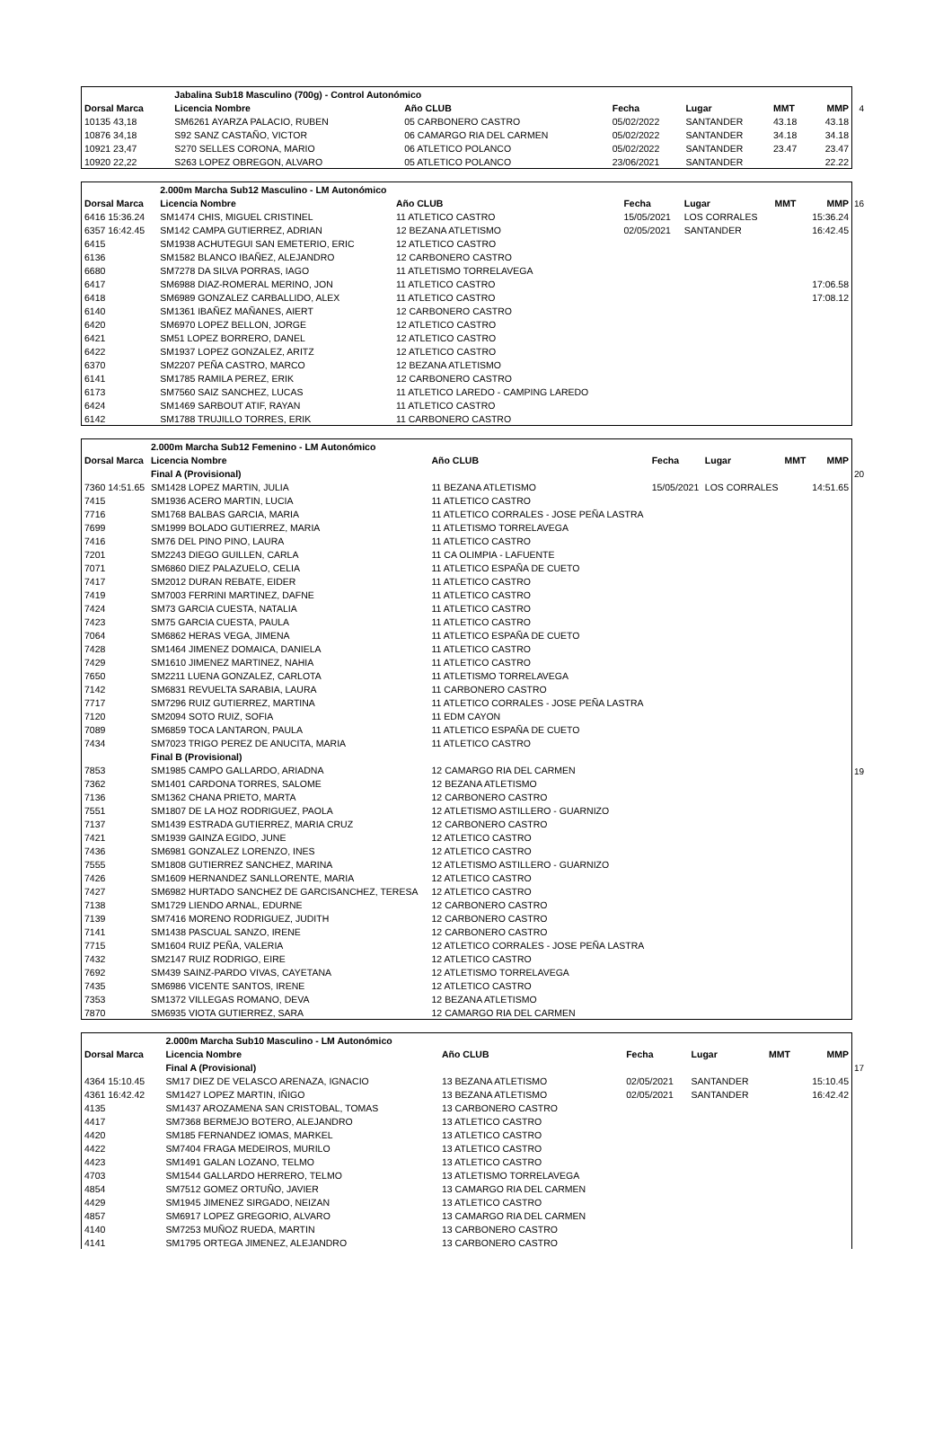4
| | Jabalina Sub18 Masculino (700g) - Control Autonómico | | | | | | |
| Dorsal Marca | Licencia Nombre | | Año CLUB | Fecha | Lugar | MMT | MMP |
| 10135 43,18 | SM6261 AYARZA PALACIO, RUBEN | | 05 CARBONERO CASTRO | 05/02/2022 | SANTANDER | 43.18 | 43.18 |
| 10876 34,18 | S92 SANZ CASTAÑO, VICTOR | | 06 CAMARGO RIA DEL CARMEN | 05/02/2022 | SANTANDER | 34.18 | 34.18 |
| 10921 23,47 | S270 SELLES CORONA, MARIO | | 06 ATLETICO POLANCO | 05/02/2022 | SANTANDER | 23.47 | 23.47 |
| 10920 22,22 | S263 LOPEZ OBREGON, ALVARO | | 05 ATLETICO POLANCO | 23/06/2021 | SANTANDER | | 22.22 |
16
| | 2.000m Marcha Sub12 Masculino - LM Autonómico | | | | | | |
| Dorsal Marca | Licencia Nombre | | Año CLUB | Fecha | Lugar | MMT | MMP |
| 6416 15:36.24 | SM1474 CHIS, MIGUEL CRISTINEL | | 11 ATLETICO CASTRO | 15/05/2021 | LOS CORRALES | | 15:36.24 |
| 6357 16:42.45 | SM142 CAMPA GUTIERREZ, ADRIAN | | 12 BEZANA ATLETISMO | 02/05/2021 | SANTANDER | | 16:42.45 |
| 6415 | SM1938 ACHUTEGUI SAN EMETERIO, ERIC | | 12 ATLETICO CASTRO | | | | |
| 6136 | SM1582 BLANCO IBAÑEZ, ALEJANDRO | | 12 CARBONERO CASTRO | | | | |
| 6680 | SM7278 DA SILVA PORRAS, IAGO | | 11 ATLETISMO TORRELAVEGA | | | | |
| 6417 | SM6988 DIAZ-ROMERAL MERINO, JON | | 11 ATLETICO CASTRO | | | | 17:06.58 |
| 6418 | SM6989 GONZALEZ CARBALLIDO, ALEX | | 11 ATLETICO CASTRO | | | | 17:08.12 |
| 6140 | SM1361 IBAÑEZ MAÑANES, AIERT | | 12 CARBONERO CASTRO | | | | |
| 6420 | SM6970 LOPEZ BELLON, JORGE | | 12 ATLETICO CASTRO | | | | |
| 6421 | SM51 LOPEZ BORRERO, DANEL | | 12 ATLETICO CASTRO | | | | |
| 6422 | SM1937 LOPEZ GONZALEZ, ARITZ | | 12 ATLETICO CASTRO | | | | |
| 6370 | SM2207 PEÑA CASTRO, MARCO | | 12 BEZANA ATLETISMO | | | | |
| 6141 | SM1785 RAMILA PEREZ, ERIK | | 12 CARBONERO CASTRO | | | | |
| 6173 | SM7560 SAIZ SANCHEZ, LUCAS | | 11 ATLETICO LAREDO - CAMPING LAREDO | | | | |
| 6424 | SM1469 SARBOUT ATIF, RAYAN | | 11 ATLETICO CASTRO | | | | |
| 6142 | SM1788 TRUJILLO TORRES, ERIK | | 11 CARBONERO CASTRO | | | | |
20
19
| | 2.000m Marcha Sub12 Femenino - LM Autonómico | | | | | | |
| Dorsal Marca | Licencia Nombre | | Año CLUB | Fecha | Lugar | MMT | MMP |
| | Final A (Provisional) | | | | | | |
| 7360 14:51.65 | SM1428 LOPEZ MARTIN, JULIA | | 11 BEZANA ATLETISMO | 15/05/2021 | LOS CORRALES | | 14:51.65 |
| 7415 | SM1936 ACERO MARTIN, LUCIA | | 11 ATLETICO CASTRO | | | | |
| 7716 | SM1768 BALBAS GARCIA, MARIA | | 11 ATLETICO CORRALES - JOSE PEÑA LASTRA | | | | |
| 7699 | SM1999 BOLADO GUTIERREZ, MARIA | | 11 ATLETISMO TORRELAVEGA | | | | |
| 7416 | SM76 DEL PINO PINO, LAURA | | 11 ATLETICO CASTRO | | | | |
| 7201 | SM2243 DIEGO GUILLEN, CARLA | | 11 CA OLIMPIA - LAFUENTE | | | | |
| 7071 | SM6860 DIEZ PALAZUELO, CELIA | | 11 ATLETICO ESPAÑA DE CUETO | | | | |
| 7417 | SM2012 DURAN REBATE, EIDER | | 11 ATLETICO CASTRO | | | | |
| 7419 | SM7003 FERRINI MARTINEZ, DAFNE | | 11 ATLETICO CASTRO | | | | |
| 7424 | SM73 GARCIA CUESTA, NATALIA | | 11 ATLETICO CASTRO | | | | |
| 7423 | SM75 GARCIA CUESTA, PAULA | | 11 ATLETICO CASTRO | | | | |
| 7064 | SM6862 HERAS VEGA, JIMENA | | 11 ATLETICO ESPAÑA DE CUETO | | | | |
| 7428 | SM1464 JIMENEZ DOMAICA, DANIELA | | 11 ATLETICO CASTRO | | | | |
| 7429 | SM1610 JIMENEZ MARTINEZ, NAHIA | | 11 ATLETICO CASTRO | | | | |
| 7650 | SM2211 LUENA GONZALEZ, CARLOTA | | 11 ATLETISMO TORRELAVEGA | | | | |
| 7142 | SM6831 REVUELTA SARABIA, LAURA | | 11 CARBONERO CASTRO | | | | |
| 7717 | SM7296 RUIZ GUTIERREZ, MARTINA | | 11 ATLETICO CORRALES - JOSE PEÑA LASTRA | | | | |
| 7120 | SM2094 SOTO RUIZ, SOFIA | | 11 EDM CAYON | | | | |
| 7089 | SM6859 TOCA LANTARON, PAULA | | 11 ATLETICO ESPAÑA DE CUETO | | | | |
| 7434 | SM7023 TRIGO PEREZ DE ANUCITA, MARIA | | 11 ATLETICO CASTRO | | | | |
| | Final B (Provisional) | | | | | | |
| 7853 | SM1985 CAMPO GALLARDO, ARIADNA | | 12 CAMARGO RIA DEL CARMEN | | | | |
| 7362 | SM1401 CARDONA TORRES, SALOME | | 12 BEZANA ATLETISMO | | | | |
| 7136 | SM1362 CHANA PRIETO, MARTA | | 12 CARBONERO CASTRO | | | | |
| 7551 | SM1807 DE LA HOZ RODRIGUEZ, PAOLA | | 12 ATLETISMO ASTILLERO - GUARNIZO | | | | |
| 7137 | SM1439 ESTRADA GUTIERREZ, MARIA CRUZ | | 12 CARBONERO CASTRO | | | | |
| 7421 | SM1939 GAINZA EGIDO, JUNE | | 12 ATLETICO CASTRO | | | | |
| 7436 | SM6981 GONZALEZ LORENZO, INES | | 12 ATLETICO CASTRO | | | | |
| 7555 | SM1808 GUTIERREZ SANCHEZ, MARINA | | 12 ATLETISMO ASTILLERO - GUARNIZO | | | | |
| 7426 | SM1609 HERNANDEZ SANLLORENTE, MARIA | | 12 ATLETICO CASTRO | | | | |
| 7427 | SM6982 HURTADO SANCHEZ DE GARCISANCHEZ, TERESA | | 12 ATLETICO CASTRO | | | | |
| 7138 | SM1729 LIENDO ARNAL, EDURNE | | 12 CARBONERO CASTRO | | | | |
| 7139 | SM7416 MORENO RODRIGUEZ, JUDITH | | 12 CARBONERO CASTRO | | | | |
| 7141 | SM1438 PASCUAL SANZO, IRENE | | 12 CARBONERO CASTRO | | | | |
| 7715 | SM1604 RUIZ PEÑA, VALERIA | | 12 ATLETICO CORRALES - JOSE PEÑA LASTRA | | | | |
| 7432 | SM2147 RUIZ RODRIGO, EIRE | | 12 ATLETICO CASTRO | | | | |
| 7692 | SM439 SAINZ-PARDO VIVAS, CAYETANA | | 12 ATLETISMO TORRELAVEGA | | | | |
| 7435 | SM6986 VICENTE SANTOS, IRENE | | 12 ATLETICO CASTRO | | | | |
| 7353 | SM1372 VILLEGAS ROMANO, DEVA | | 12 BEZANA ATLETISMO | | | | |
| 7870 | SM6935 VIOTA GUTIERREZ, SARA | | 12 CAMARGO RIA DEL CARMEN | | | | |
17
| | 2.000m Marcha Sub10 Masculino - LM Autonómico | | | | | | |
| Dorsal Marca | Licencia Nombre | | Año CLUB | Fecha | Lugar | MMT | MMP |
| | Final A (Provisional) | | | | | | |
| 4364 15:10.45 | SM17 DIEZ DE VELASCO ARENAZA, IGNACIO | | 13 BEZANA ATLETISMO | 02/05/2021 | SANTANDER | | 15:10.45 |
| 4361 16:42.42 | SM1427 LOPEZ MARTIN, IÑIGO | | 13 BEZANA ATLETISMO | 02/05/2021 | SANTANDER | | 16:42.42 |
| 4135 | SM1437 AROZAMENA SAN CRISTOBAL, TOMAS | | 13 CARBONERO CASTRO | | | | |
| 4417 | SM7368 BERMEJO BOTERO, ALEJANDRO | | 13 ATLETICO CASTRO | | | | |
| 4420 | SM185 FERNANDEZ IOMAS, MARKEL | | 13 ATLETICO CASTRO | | | | |
| 4422 | SM7404 FRAGA MEDEIROS, MURILO | | 13 ATLETICO CASTRO | | | | |
| 4423 | SM1491 GALAN LOZANO, TELMO | | 13 ATLETICO CASTRO | | | | |
| 4703 | SM1544 GALLARDO HERRERO, TELMO | | 13 ATLETISMO TORRELAVEGA | | | | |
| 4854 | SM7512 GOMEZ ORTUÑO, JAVIER | | 13 CAMARGO RIA DEL CARMEN | | | | |
| 4429 | SM1945 JIMENEZ SIRGADO, NEIZAN | | 13 ATLETICO CASTRO | | | | |
| 4857 | SM6917 LOPEZ GREGORIO, ALVARO | | 13 CAMARGO RIA DEL CARMEN | | | | |
| 4140 | SM7253 MUÑOZ RUEDA, MARTIN | | 13 CARBONERO CASTRO | | | | |
| 4141 | SM1795 ORTEGA JIMENEZ, ALEJANDRO | | 13 CARBONERO CASTRO | | | | |